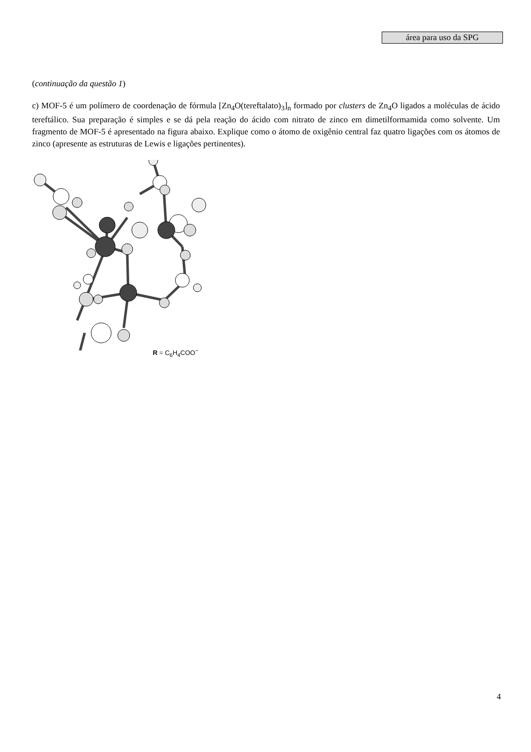área para uso da SPG
(continuação da questão 1)
c) MOF-5 é um polímero de coordenação de fórmula [Zn<sub>4</sub>O(tereftalato)<sub>3</sub>]<sub>n</sub> formado por clusters de Zn<sub>4</sub>O ligados a moléculas de ácido tereftálico. Sua preparação é simples e se dá pela reação do ácido com nitrato de zinco em dimetilformamida como solvente. Um fragmento de MOF-5 é apresentado na figura abaixo. Explique como o átomo de oxigênio central faz quatro ligações com os átomos de zinco (apresente as estruturas de Lewis e ligações pertinentes).
R = C<sub>6</sub>H<sub>4</sub>COO<sup>−</sup>
4